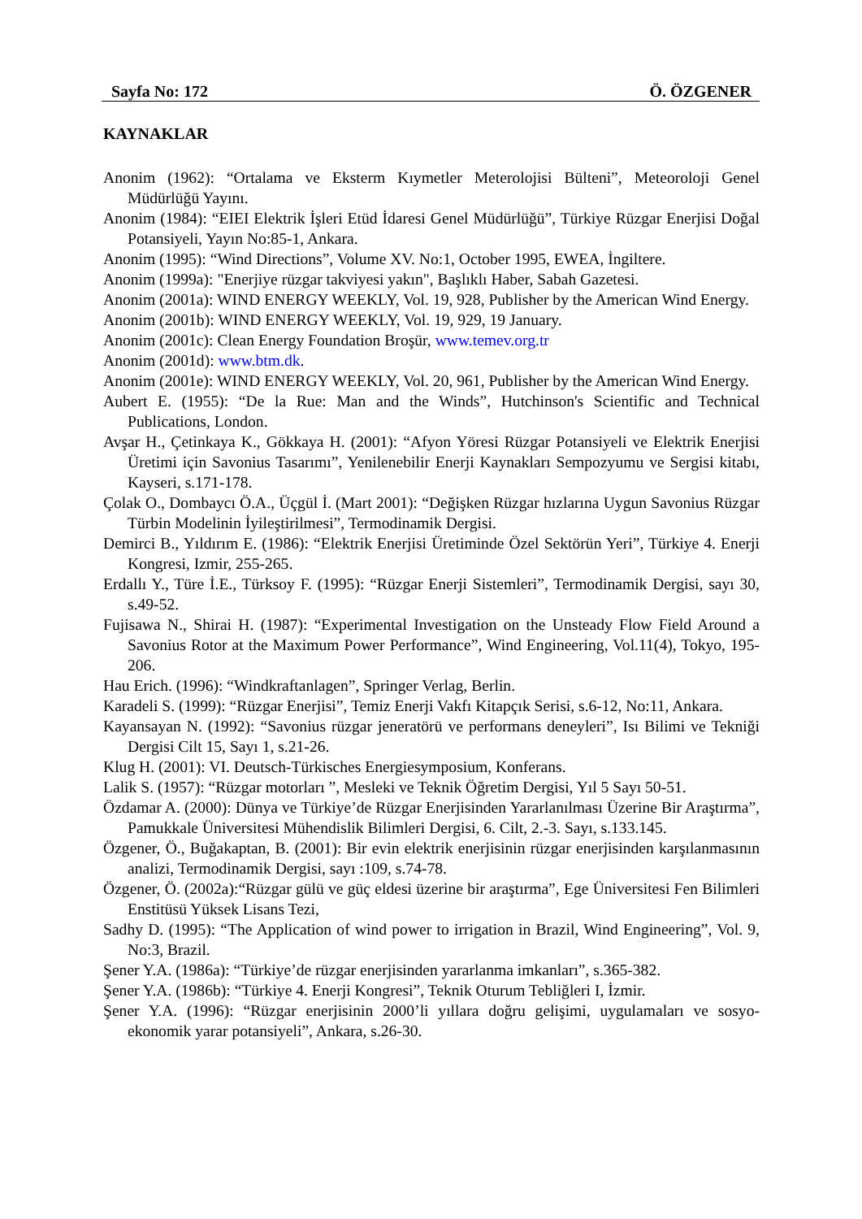Sayfa No: 172 Ö. ÖZGENER
KAYNAKLAR
Anonim (1962): “Ortalama ve Eksterm Kıymetler Meterolojisi Bülteni”, Meteoroloji Genel Müdürlüğü Yayını.
Anonim (1984): “EIEI Elektrik İşleri Etüd İdaresi Genel Müdürlüğü”, Türkiye Rüzgar Enerjisi Doğal Potansiyeli, Yayın No:85-1, Ankara.
Anonim (1995): “Wind Directions”, Volume XV. No:1, October 1995, EWEA, İngiltere.
Anonim (1999a): "Enerjiye rüzgar takviyesi yakın", Başlıklı Haber, Sabah Gazetesi.
Anonim (2001a): WIND ENERGY WEEKLY, Vol. 19, 928, Publisher by the American Wind Energy.
Anonim (2001b): WIND ENERGY WEEKLY, Vol. 19, 929, 19 January.
Anonim (2001c): Clean Energy Foundation Broşür, www.temev.org.tr
Anonim (2001d): www.btm.dk.
Anonim (2001e): WIND ENERGY WEEKLY, Vol. 20, 961, Publisher by the American Wind Energy.
Aubert E. (1955): “De la Rue: Man and the Winds”, Hutchinson's Scientific and Technical Publications, London.
Avşar H., Çetinkaya K., Gökkaya H. (2001): “Afyon Yöresi Rüzgar Potansiyeli ve Elektrik Enerjisi Üretimi için Savonius Tasarımı”, Yenilenebilir Enerji Kaynakları Sempozyumu ve Sergisi kitabı, Kayseri, s.171-178.
Çolak O., Dombaycı Ö.A., Üçgül İ. (Mart 2001): “Değişken Rüzgar hızlarına Uygun Savonius Rüzgar Türbin Modelinin İyileştirilmesi”, Termodinamik Dergisi.
Demirci B., Yıldırım E. (1986): “Elektrik Enerjisi Üretiminde Özel Sektörün Yeri”, Türkiye 4. Enerji Kongresi, Izmir, 255-265.
Erdallı Y., Türe İ.E., Türksoy F. (1995): “Rüzgar Enerji Sistemleri”, Termodinamik Dergisi, sayı 30, s.49-52.
Fujisawa N., Shirai H. (1987): “Experimental Investigation on the Unsteady Flow Field Around a Savonius Rotor at the Maximum Power Performance”, Wind Engineering, Vol.11(4), Tokyo, 195-206.
Hau Erich. (1996): “Windkraftanlagen”, Springer Verlag, Berlin.
Karadeli S. (1999): “Rüzgar Enerjisi”, Temiz Enerji Vakfı Kitapçık Serisi, s.6-12, No:11, Ankara.
Kayansayan N. (1992): “Savonius rüzgar jeneratörü ve performans deneyleri”, Isı Bilimi ve Tekniği Dergisi Cilt 15, Sayı 1, s.21-26.
Klug H. (2001): VI. Deutsch-Türkisches Energiesymposium, Konferans.
Lalik S. (1957): “Rüzgar motorları ”, Mesleki ve Teknik Öğretim Dergisi, Yıl 5 Sayı 50-51.
Özdamar A. (2000): Dünya ve Türkiye’de Rüzgar Enerjisinden Yararlanılması Üzerine Bir Araştırma”, Pamukkale Üniversitesi Mühendislik Bilimleri Dergisi, 6. Cilt, 2.-3. Sayı, s.133.145.
Özgener, Ö., Buğakaptan, B. (2001): Bir evin elektrik enerjisinin rüzgar enerjisinden karşılanmasının analizi, Termodinamik Dergisi, sayı :109, s.74-78.
Özgener, Ö. (2002a):“Rüzgar gülü ve güç eldesi üzerine bir araştırma”, Ege Üniversitesi Fen Bilimleri Enstitüsü Yüksek Lisans Tezi,
Sadhy D. (1995): “The Application of wind power to irrigation in Brazil, Wind Engineering”, Vol. 9, No:3, Brazil.
Şener Y.A. (1986a): “Türkiye’de rüzgar enerjisinden yararlanma imkanları”, s.365-382.
Şener Y.A. (1986b): “Türkiye 4. Enerji Kongresi”, Teknik Oturum Tebliğleri I, İzmir.
Şener Y.A. (1996): “Rüzgar enerjisinin 2000’li yıllara doğru gelişimi, uygulamaları ve sosyo-ekonomik yarar potansiyeli”, Ankara, s.26-30.